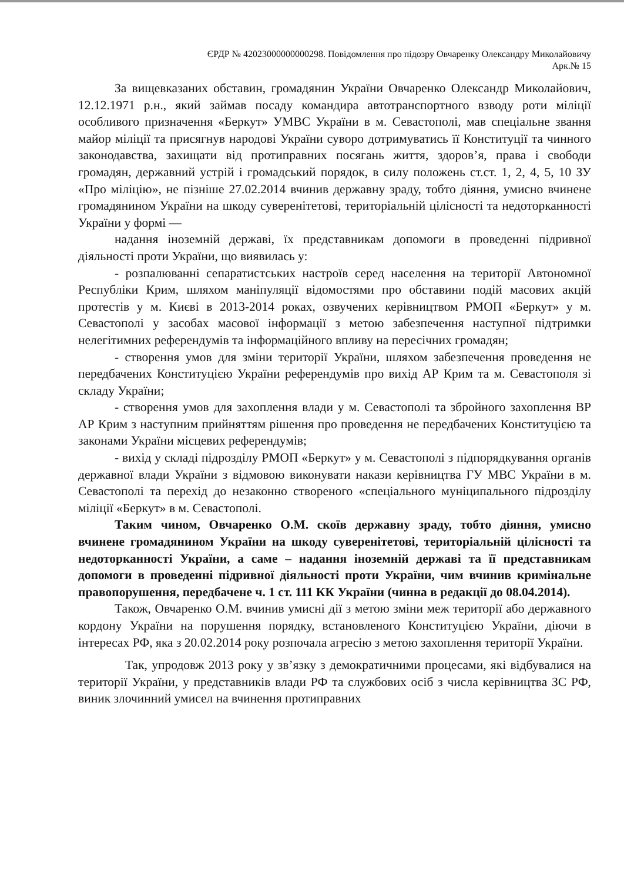ЄРДР № 42023000000000298. Повідомлення про підозру Овчаренку Олександру Миколайовичу
Арк.№ 15
За вищевказаних обставин, громадянин України Овчаренко Олександр Миколайович, 12.12.1971 р.н., який займав посаду командира автотранспортного взводу роти міліції особливого призначення «Беркут» УМВС України в м. Севастополі, мав спеціальне звання майор міліції та присягнув народові України суворо дотримуватись її Конституції та чинного законодавства, захищати від протиправних посягань життя, здоров’я, права і свободи громадян, державний устрій і громадський порядок, в силу положень ст.ст. 1, 2, 4, 5, 10 ЗУ «Про міліцію», не пізніше 27.02.2014 вчинив державну зраду, тобто діяння, умисно вчинене громадянином України на шкоду суверенітетові, територіальній цілісності та недоторканності України у формі —
надання іноземній державі, їх представникам допомоги в проведенні підривної діяльності проти України, що виявилась у:
- розпалюванні сепаратистських настроїв серед населення на території Автономної Республіки Крим, шляхом маніпуляції відомостями про обставини подій масових акцій протестів у м. Києві в 2013-2014 роках, озвучених керівництвом РМОП «Беркут» у м. Севастополі у засобах масової інформації з метою забезпечення наступної підтримки нелегітимних референдумів та інформаційного впливу на пересічних громадян;
- створення умов для зміни території України, шляхом забезпечення проведення не передбачених Конституцією України референдумів про вихід АР Крим та м. Севастополя зі складу України;
- створення умов для захоплення влади у м. Севастополі та збройного захоплення ВР АР Крим з наступним прийняттям рішення про проведення не передбачених Конституцією та законами України місцевих референдумів;
- вихід у складі підрозділу РМОП «Беркут» у м. Севастополі з підпорядкування органів державної влади України з відмовою виконувати накази керівництва ГУ МВС України в м. Севастополі та перехід до незаконно створеного «спеціального муніципального підрозділу міліції «Беркут» в м. Севастополі.
Таким чином, Овчаренко О.М. скоїв державну зраду, тобто діяння, умисно вчинене громадянином України на шкоду суверенітетові, територіальній цілісності та недоторканності України, а саме – надання іноземній державі та її представникам допомоги в проведенні підривної діяльності проти України, чим вчинив кримінальне правопорушення, передбачене ч. 1 ст. 111 КК України (чинна в редакції до 08.04.2014).
Також, Овчаренко О.М. вчинив умисні дії з метою зміни меж території або державного кордону України на порушення порядку, встановленого Конституцією України, діючи в інтересах РФ, яка з 20.02.2014 року розпочала агресію з метою захоплення території України.
Так, упродовж 2013 року у зв’язку з демократичними процесами, які відбувалися на території України, у представників влади РФ та службових осіб з числа керівництва ЗС РФ, виник злочинний умисел на вчинення протиправних